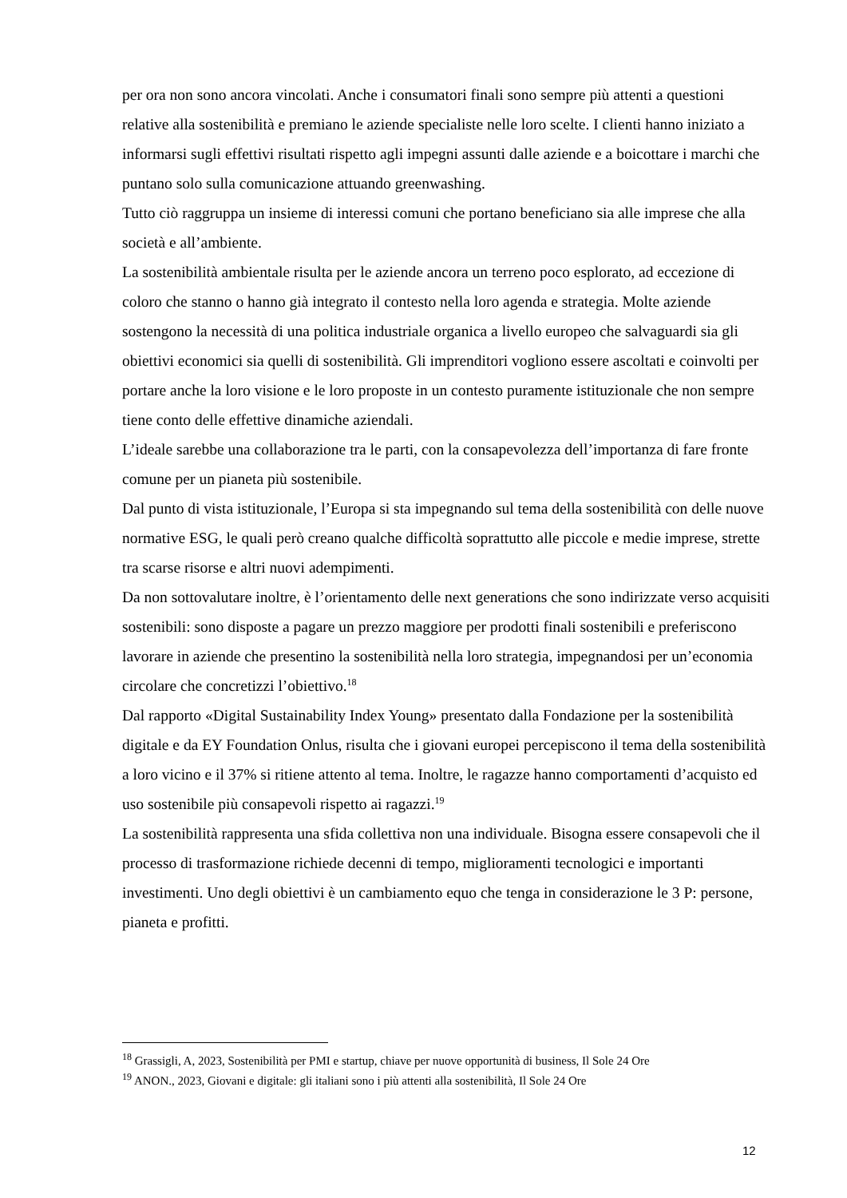per ora non sono ancora vincolati. Anche i consumatori finali sono sempre più attenti a questioni relative alla sostenibilità e premiano le aziende specialiste nelle loro scelte. I clienti hanno iniziato a informarsi sugli effettivi risultati rispetto agli impegni assunti dalle aziende e a boicottare i marchi che puntano solo sulla comunicazione attuando greenwashing.
Tutto ciò raggruppa un insieme di interessi comuni che portano beneficiano sia alle imprese che alla società e all’ambiente.
La sostenibilità ambientale risulta per le aziende ancora un terreno poco esplorato, ad eccezione di coloro che stanno o hanno già integrato il contesto nella loro agenda e strategia. Molte aziende sostengono la necessità di una politica industriale organica a livello europeo che salvaguardi sia gli obiettivi economici sia quelli di sostenibilità. Gli imprenditori vogliono essere ascoltati e coinvolti per portare anche la loro visione e le loro proposte in un contesto puramente istituzionale che non sempre tiene conto delle effettive dinamiche aziendali.
L’ideale sarebbe una collaborazione tra le parti, con la consapevolezza dell’importanza di fare fronte comune per un pianeta più sostenibile.
Dal punto di vista istituzionale, l’Europa si sta impegnando sul tema della sostenibilità con delle nuove normative ESG, le quali però creano qualche difficoltà soprattutto alle piccole e medie imprese, strette tra scarse risorse e altri nuovi adempimenti.
Da non sottovalutare inoltre, è l’orientamento delle next generations che sono indirizzate verso acquisiti sostenibili: sono disposte a pagare un prezzo maggiore per prodotti finali sostenibili e preferiscono lavorare in aziende che presentino la sostenibilità nella loro strategia, impegnandosi per un’economia circolare che concretizzi l’obiettivo.<sup>18</sup>
Dal rapporto «Digital Sustainability Index Young» presentato dalla Fondazione per la sostenibilità digitale e da EY Foundation Onlus, risulta che i giovani europei percepiscono il tema della sostenibilità a loro vicino e il 37% si ritiene attento al tema. Inoltre, le ragazze hanno comportamenti d’acquisto ed uso sostenibile più consapevoli rispetto ai ragazzi.<sup>19</sup>
La sostenibilità rappresenta una sfida collettiva non una individuale. Bisogna essere consapevoli che il processo di trasformazione richiede decenni di tempo, miglioramenti tecnologici e importanti investimenti. Uno degli obiettivi è un cambiamento equo che tenga in considerazione le 3 P: persone, pianeta e profitti.
<sup>18</sup> Grassigli, A, 2023, Sostenibilità per PMI e startup, chiave per nuove opportunità di business, Il Sole 24 Ore
<sup>19</sup> ANON., 2023, Giovani e digitale: gli italiani sono i più attenti alla sostenibilità, Il Sole 24 Ore
12